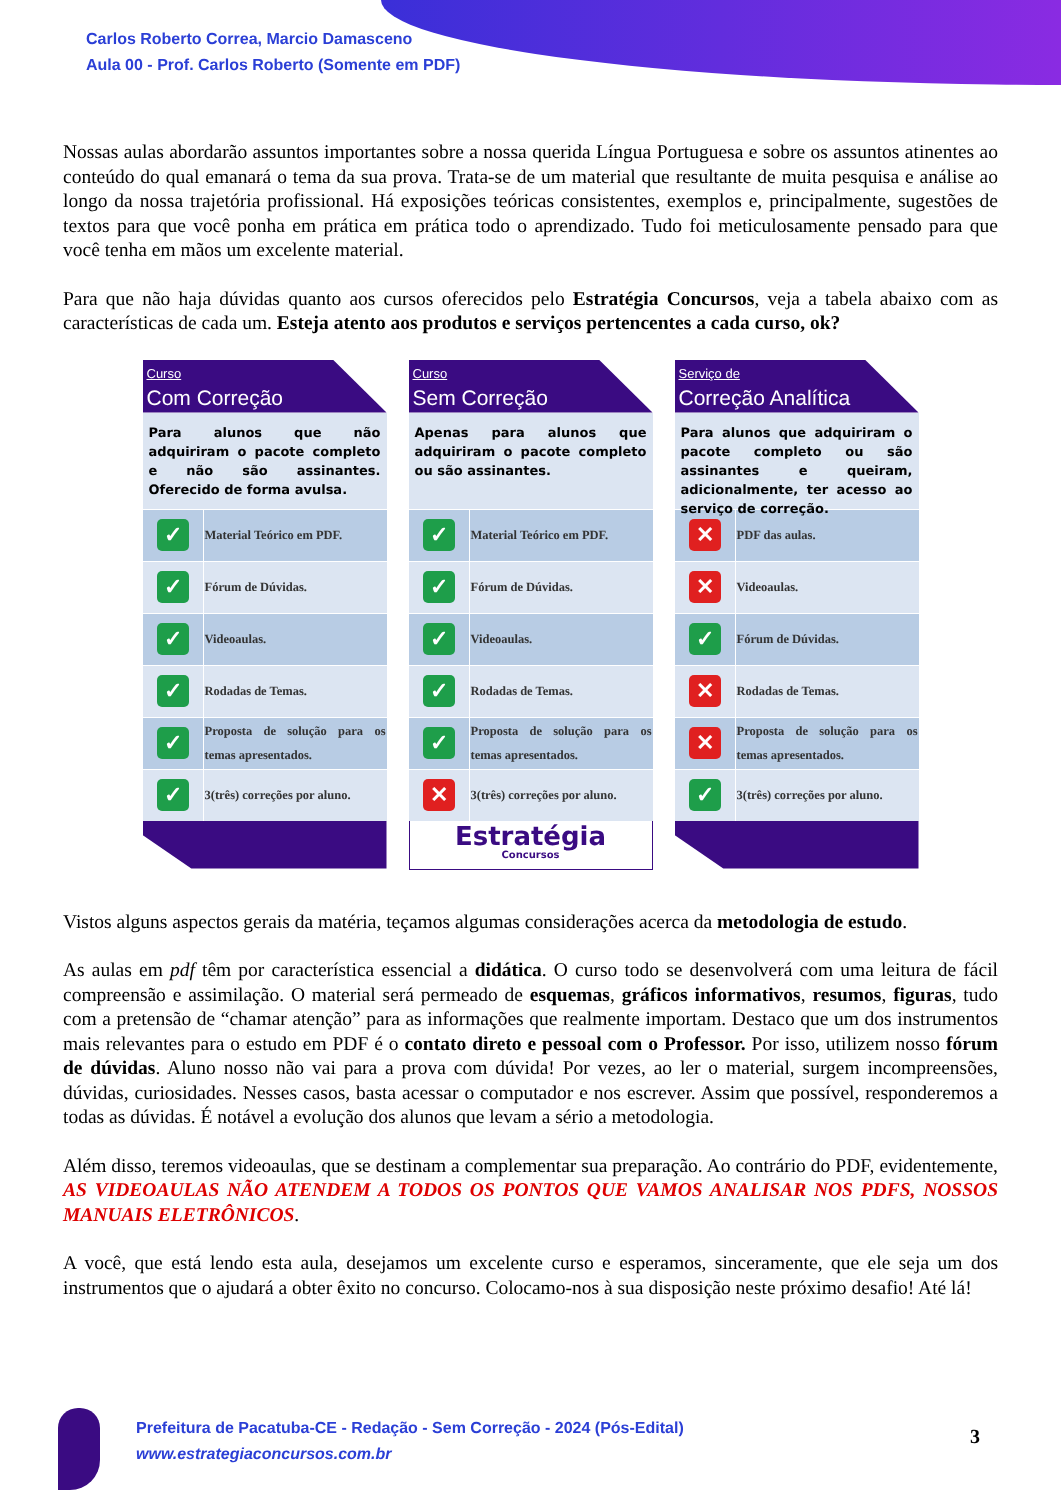Carlos Roberto Correa, Marcio Damasceno
Aula 00 - Prof. Carlos Roberto (Somente em PDF)
Nossas aulas abordarão assuntos importantes sobre a nossa querida Língua Portuguesa e sobre os assuntos atinentes ao conteúdo do qual emanará o tema da sua prova. Trata-se de um material que resultante de muita pesquisa e análise ao longo da nossa trajetória profissional. Há exposições teóricas consistentes, exemplos e, principalmente, sugestões de textos para que você ponha em prática em prática todo o aprendizado. Tudo foi meticulosamente pensado para que você tenha em mãos um excelente material.
Para que não haja dúvidas quanto aos cursos oferecidos pelo Estratégia Concursos, veja a tabela abaixo com as características de cada um. Esteja atento aos produtos e serviços pertencentes a cada curso, ok?
Curso
Com Correção
Para alunos que não adquiriram o pacote completo e não são assinantes. Oferecido de forma avulsa.
| ✓ | Material Teórico em PDF. |
| ✓ | Fórum de Dúvidas. |
| ✓ | Videoaulas. |
| ✓ | Rodadas de Temas. |
| ✓ | Proposta de solução para os temas apresentados. |
| ✓ | 3(três) correções por aluno. |
Curso
Sem Correção
Apenas para alunos que adquiriram o pacote completo ou são assinantes.
| ✓ | Material Teórico em PDF. |
| ✓ | Fórum de Dúvidas. |
| ✓ | Videoaulas. |
| ✓ | Rodadas de Temas. |
| ✓ | Proposta de solução para os temas apresentados. |
| ✕ | 3(três) correções por aluno. |
Estratégia
Concursos
Serviço de
Correção Analítica
Para alunos que adquiriram o pacote completo ou são assinantes e queiram, adicionalmente, ter acesso ao serviço de correção.
| ✕ | PDF das aulas. |
| ✕ | Videoaulas. |
| ✓ | Fórum de Dúvidas. |
| ✕ | Rodadas de Temas. |
| ✕ | Proposta de solução para os temas apresentados. |
| ✓ | 3(três) correções por aluno. |
Vistos alguns aspectos gerais da matéria, teçamos algumas considerações acerca da metodologia de estudo.
As aulas em pdf têm por característica essencial a didática. O curso todo se desenvolverá com uma leitura de fácil compreensão e assimilação. O material será permeado de esquemas, gráficos informativos, resumos, figuras, tudo com a pretensão de “chamar atenção” para as informações que realmente importam. Destaco que um dos instrumentos mais relevantes para o estudo em PDF é o contato direto e pessoal com o Professor. Por isso, utilizem nosso fórum de dúvidas. Aluno nosso não vai para a prova com dúvida! Por vezes, ao ler o material, surgem incompreensões, dúvidas, curiosidades. Nesses casos, basta acessar o computador e nos escrever. Assim que possível, responderemos a todas as dúvidas. É notável a evolução dos alunos que levam a sério a metodologia.
Além disso, teremos videoaulas, que se destinam a complementar sua preparação. Ao contrário do PDF, evidentemente, AS VIDEOAULAS NÃO ATENDEM A TODOS OS PONTOS QUE VAMOS ANALISAR NOS PDFS, NOSSOS MANUAIS ELETRÔNICOS.
A você, que está lendo esta aula, desejamos um excelente curso e esperamos, sinceramente, que ele seja um dos instrumentos que o ajudará a obter êxito no concurso. Colocamo-nos à sua disposição neste próximo desafio! Até lá!
Prefeitura de Pacatuba-CE - Redação - Sem Correção - 2024 (Pós-Edital)
www.estrategiaconcursos.com.br
3